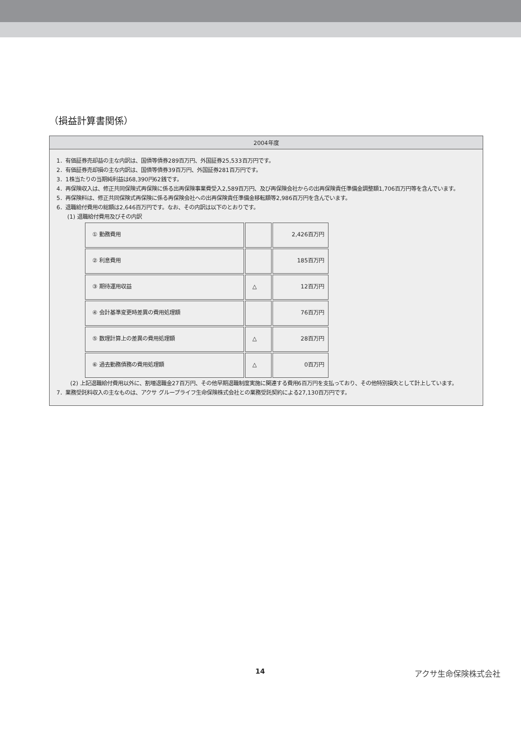（損益計算書関係）
| 2004年度 |
| --- |
| 1．有価証券売却益の主な内訳は、国債等債券289百万円、外国証券25,533百万円です。 2．有価証券売却損の主な内訳は、国債等債券39百万円、外国証券281百万円です。 3．1株当たりの当期純利益は68,390円62銭です。 4．再保険収入は、修正共同保険式再保険に係る出再保険事業費受入2,589百万円、及び再保険会社からの出再保険責任準備金調整額1,706百万円等を含んでいます。 5．再保険料は、修正共同保険式再保険に係る再保険会社への出再保険責任準備金移転額等2,986百万円を含んでいます。 6．退職給付費用の総額は2,646百万円です。なお、その内訳は以下のとおりです。 (1) 退職給付費用及びその内訳 / ① 勤務費用 / / 2,426百万円 / / ② 利息費用 / / 185百万円 / / ③ 期待運用収益 / △ / 12百万円 / / ④ 会計基準変更時差異の費用処理額 / / 76百万円 / / ⑤ 数理計算上の差異の費用処理額 / △ / 28百万円 / / ⑥ 過去勤務債務の費用処理額 / △ / 0百万円 / (2) 上記退職給付費用以外に、割増退職金27百万円、その他早期退職制度実施に関連する費用6百万円を支払っており、その他特別損失として計上しています。 7．業務受託料収入の主なものは、アクサ グループライフ生命保険株式会社との業務受託契約による27,130百万円です。 |
14 アクサ生命保険株式会社